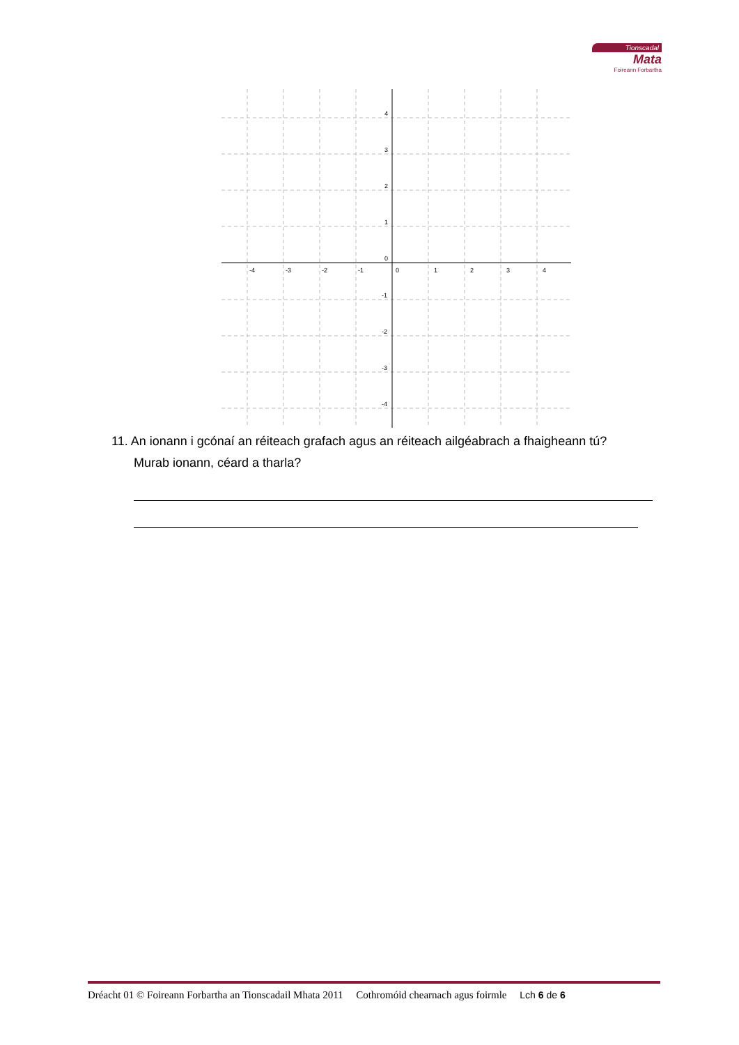Tionscadal
Mata
Foireann Forbartha
-4
-3
-2
-1
0
1
2
3
4
4
3
2
1
0
-1
-2
-3
-4
11. An ionann i gcónaí an réiteach grafach agus an réiteach ailgéabrach a fhaigheann tú?
Murab ionann, céard a tharla?
Dréacht 01 © Foireann Forbartha an Tionscadail Mhata 2011 Cothromóid chearnach agus foirmle Lch 6 de 6